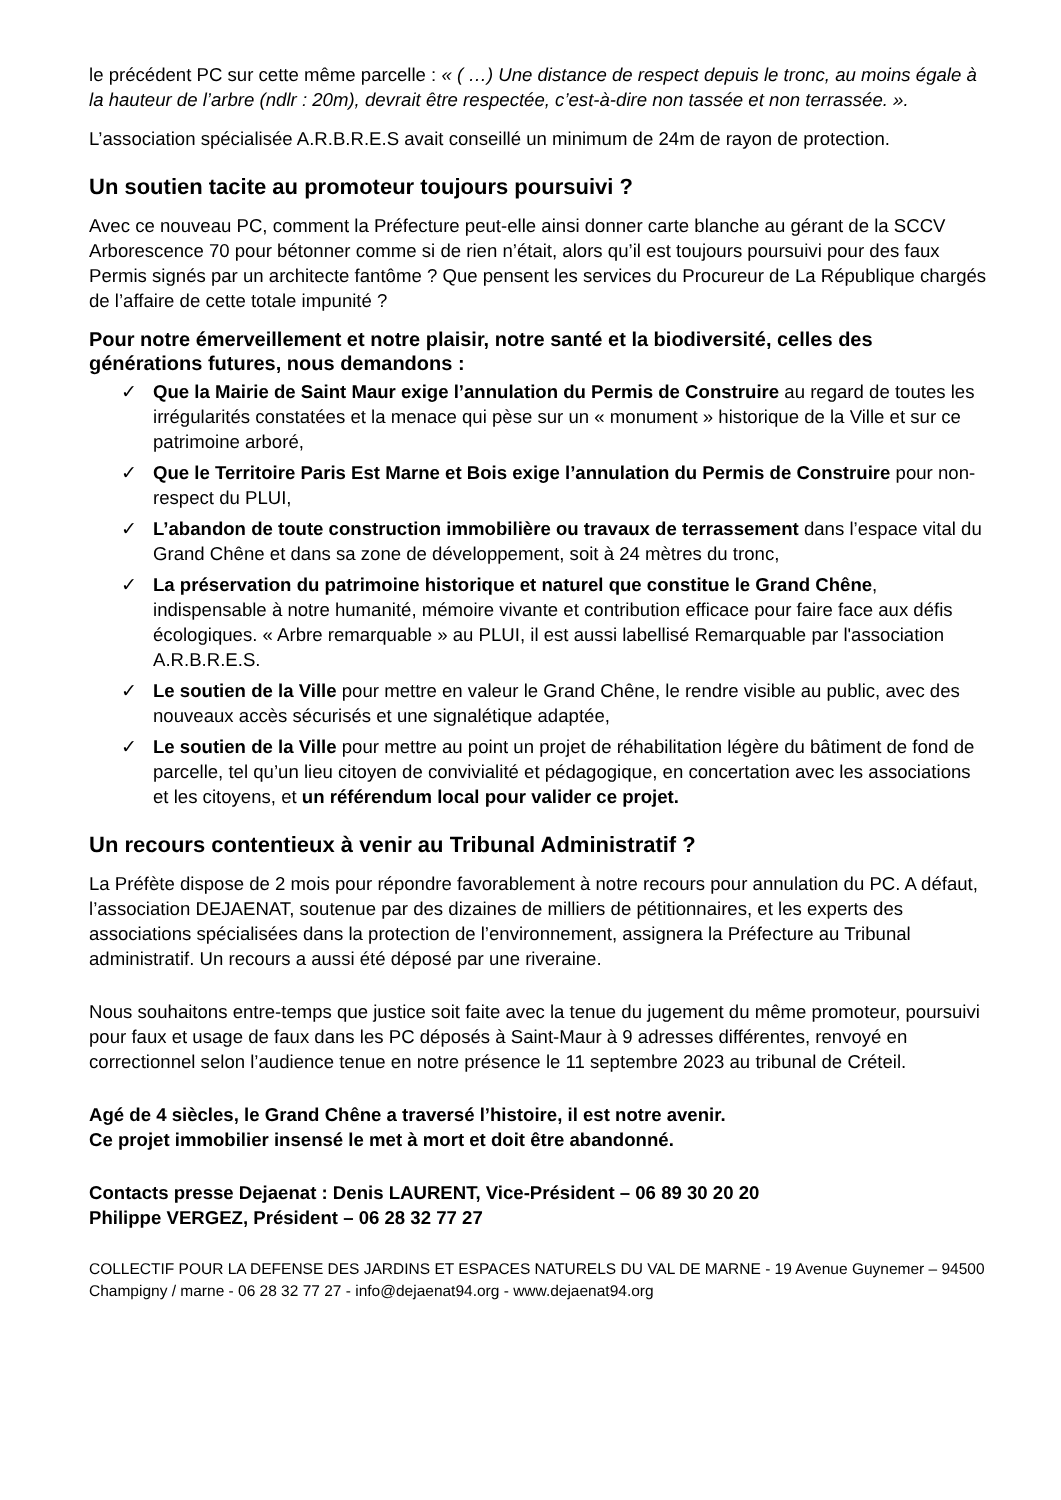le précédent PC sur cette même parcelle : « ( …) Une distance de respect depuis le tronc, au moins égale à la hauteur de l’arbre (ndlr : 20m), devrait être respectée, c’est-à-dire non tassée et non terrassée. ».
L’association spécialisée A.R.B.R.E.S avait conseillé un minimum de 24m de rayon de protection.
Un soutien tacite au promoteur toujours poursuivi ?
Avec ce nouveau PC, comment la Préfecture peut-elle ainsi donner carte blanche au gérant de la SCCV Arborescence 70 pour bétonner comme si de rien n’était, alors qu’il est toujours poursuivi pour des faux Permis signés par un architecte fantôme ? Que pensent les services du Procureur de La République chargés de l’affaire de cette totale impunité ?
Pour notre émerveillement et notre plaisir, notre santé et la biodiversité, celles des générations futures, nous demandons :
✓ Que la Mairie de Saint Maur exige l’annulation du Permis de Construire au regard de toutes les irrégularités constatées et la menace qui pèse sur un « monument » historique de la Ville et sur ce patrimoine arboré,
✓ Que le Territoire Paris Est Marne et Bois exige l’annulation du Permis de Construire pour non-respect du PLUI,
✓ L’abandon de toute construction immobilière ou travaux de terrassement dans l’espace vital du Grand Chêne et dans sa zone de développement, soit à 24 mètres du tronc,
✓ La préservation du patrimoine historique et naturel que constitue le Grand Chêne, indispensable à notre humanité, mémoire vivante et contribution efficace pour faire face aux défis écologiques. « Arbre remarquable » au PLUI, il est aussi labellisé Remarquable par l'association A.R.B.R.E.S.
✓ Le soutien de la Ville pour mettre en valeur le Grand Chêne, le rendre visible au public, avec des nouveaux accès sécurisés et une signalétique adaptée,
✓ Le soutien de la Ville pour mettre au point un projet de réhabilitation légère du bâtiment de fond de parcelle, tel qu’un lieu citoyen de convivialité et pédagogique, en concertation avec les associations et les citoyens, et un référendum local pour valider ce projet.
Un recours contentieux à venir au Tribunal Administratif ?
La Préfète dispose de 2 mois pour répondre favorablement à notre recours pour annulation du PC. A défaut, l’association DEJAENAT, soutenue par des dizaines de milliers de pétitionnaires, et les experts des associations spécialisées dans la protection de l’environnement, assignera la Préfecture au Tribunal administratif. Un recours a aussi été déposé par une riveraine.
Nous souhaitons entre-temps que justice soit faite avec la tenue du jugement du même promoteur, poursuivi pour faux et usage de faux dans les PC déposés à Saint-Maur à 9 adresses différentes, renvoyé en correctionnel selon l’audience tenue en notre présence le 11 septembre 2023 au tribunal de Créteil.
Agé de 4 siècles, le Grand Chêne a traversé l’histoire, il est notre avenir.
Ce projet immobilier insensé le met à mort et doit être abandonné.
Contacts presse Dejaenat : Denis LAURENT, Vice-Président – 06 89 30 20 20
Philippe VERGEZ, Président – 06 28 32 77 27
COLLECTIF POUR LA DEFENSE DES JARDINS ET ESPACES NATURELS DU VAL DE MARNE - 19 Avenue Guynemer – 94500 Champigny / marne - 06 28 32 77 27 - info@dejaenat94.org - www.dejaenat94.org